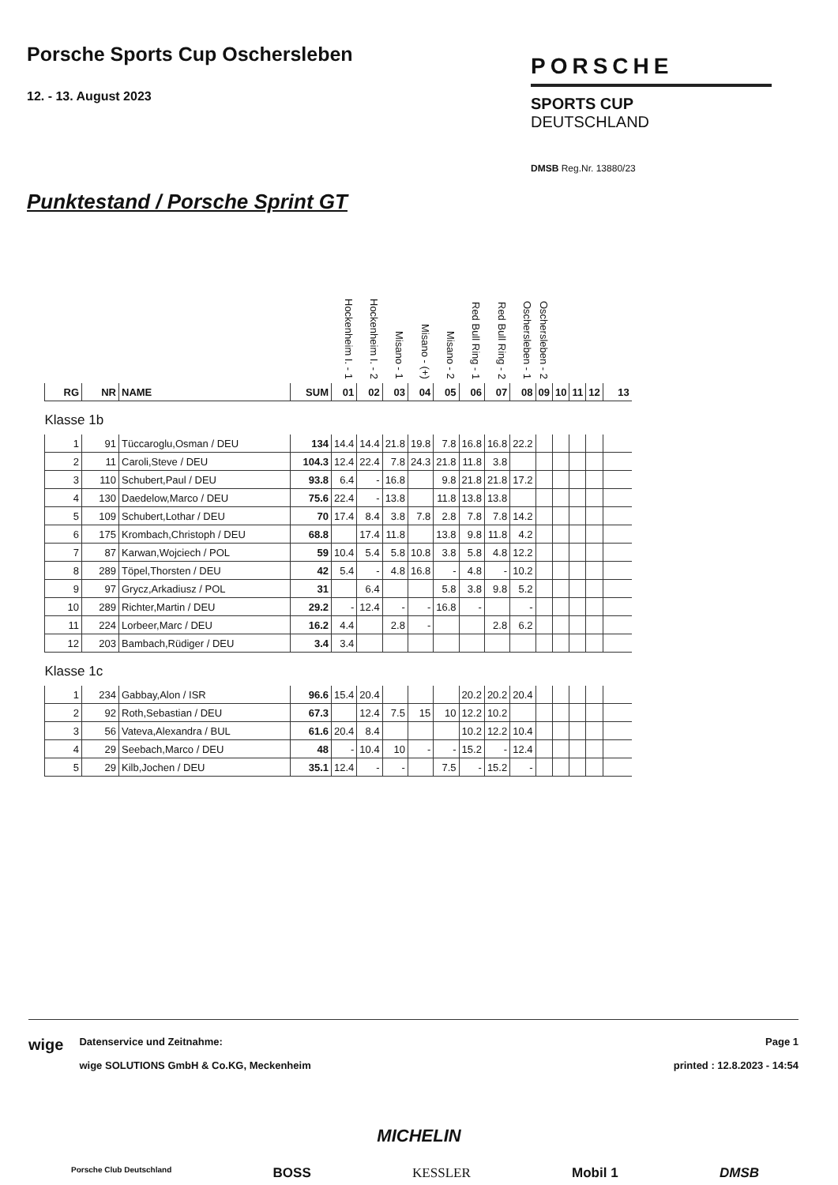Porsche Sports Cup Oschersleben
12. - 13. August 2023
PORSCHE
SPORTS CUP
DEUTSCHLAND
DMSB Reg.Nr. 13880/23
Punktestand / Porsche Sprint GT
| | | | | Hockenheim I. - 1 | Hockenheim I. - 2 | Misano - 1 | Misano - (+) | Misano - 2 | Red Bull Ring - 1 | Red Bull Ring - 2 | Oschersleben - 1 | Oschersleben - 2 | | | | |
| --- | --- | --- | --- | --- | --- | --- | --- | --- | --- | --- | --- | --- | --- | --- | --- | --- |
| RG | NR | NAME | SUM | 01 | 02 | 03 | 04 | 05 | 06 | 07 | 08 | 09 | 10 | 11 | 12 | 13 |
| Klasse 1b | | | | | | | | | | | | | | | | |
| 1 | 91 | Tüccaroglu,Osman / DEU | 134 | 14.4 | 14.4 | 21.8 | 19.8 | 7.8 | 16.8 | 16.8 | 22.2 | | | | | |
| 2 | 11 | Caroli,Steve / DEU | 104.3 | 12.4 | 22.4 | 7.8 | 24.3 | 21.8 | 11.8 | 3.8 | | | | | | |
| 3 | 110 | Schubert,Paul / DEU | 93.8 | 6.4 | - | 16.8 | | 9.8 | 21.8 | 21.8 | 17.2 | | | | | |
| 4 | 130 | Daedelow,Marco / DEU | 75.6 | 22.4 | - | 13.8 | | 11.8 | 13.8 | 13.8 | | | | | | |
| 5 | 109 | Schubert,Lothar / DEU | 70 | 17.4 | 8.4 | 3.8 | 7.8 | 2.8 | 7.8 | 7.8 | 14.2 | | | | | |
| 6 | 175 | Krombach,Christoph / DEU | 68.8 | | 17.4 | 11.8 | | 13.8 | 9.8 | 11.8 | 4.2 | | | | | |
| 7 | 87 | Karwan,Wojciech / POL | 59 | 10.4 | 5.4 | 5.8 | 10.8 | 3.8 | 5.8 | 4.8 | 12.2 | | | | | |
| 8 | 289 | Töpel,Thorsten / DEU | 42 | 5.4 | - | 4.8 | 16.8 | - | 4.8 | - | 10.2 | | | | | |
| 9 | 97 | Grycz,Arkadiusz / POL | 31 | | 6.4 | | | 5.8 | 3.8 | 9.8 | 5.2 | | | | | |
| 10 | 289 | Richter,Martin / DEU | 29.2 | - | 12.4 | - | - | 16.8 | - | | - | | | | | |
| 11 | 224 | Lorbeer,Marc / DEU | 16.2 | 4.4 | | 2.8 | - | | | 2.8 | 6.2 | | | | | |
| 12 | 203 | Bambach,Rüdiger / DEU | 3.4 | 3.4 | | | | | | | | | | | | |
| Klasse 1c | | | | | | | | | | | | | | | | |
| 1 | 234 | Gabbay,Alon / ISR | 96.6 | 15.4 | 20.4 | | | | 20.2 | 20.2 | 20.4 | | | | | |
| 2 | 92 | Roth,Sebastian / DEU | 67.3 | | 12.4 | 7.5 | 15 | 10 | 12.2 | 10.2 | | | | | | |
| 3 | 56 | Vateva,Alexandra / BUL | 61.6 | 20.4 | 8.4 | | | | 10.2 | 12.2 | 10.4 | | | | | |
| 4 | 29 | Seebach,Marco / DEU | 48 | - | 10.4 | 10 | - | - | 15.2 | - | 12.4 | | | | | |
| 5 | 29 | Kilb,Jochen / DEU | 35.1 | 12.4 | - | - | | 7.5 | - | 15.2 | - | | | | | |
wige
Datenservice und Zeitnahme:
wige SOLUTIONS GmbH & Co.KG, Meckenheim
Page 1
printed : 12.8.2023 - 14:54
MICHELIN
Porsche Club Deutschland BOSS KESSLER Mobil 1 DMSB